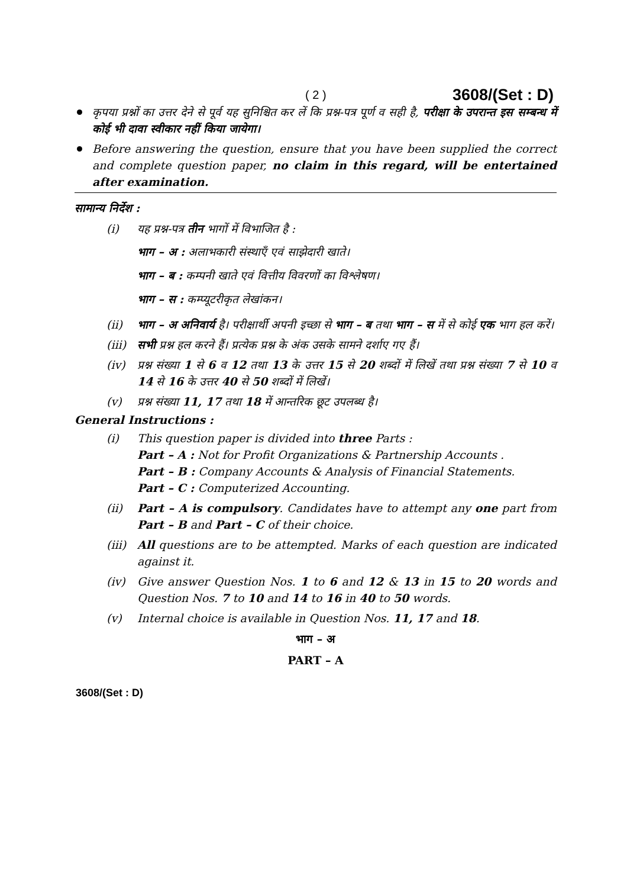( 2 ) 3608/(Set : D)
कृपया प्रश्नों का उत्तर देने से पूर्व यह सुनिश्चित कर लें कि प्रश्न-पत्र पूर्ण व सही है, परीक्षा के उपरान्त इस सम्बन्ध में कोई भी दावा स्वीकार नहीं किया जायेगा।
Before answering the question, ensure that you have been supplied the correct and complete question paper, no claim in this regard, will be entertained after examination.
सामान्य निर्देश :
(i) यह प्रश्न-पत्र तीन भागों में विभाजित है :
भाग – अ : अलाभकारी संस्थाएँ एवं साझेदारी खाते।
भाग – ब : कम्पनी खाते एवं वित्तीय विवरणों का विश्लेषण।
भाग – स : कम्प्यूटरीकृत लेखांकन।
(ii) भाग – अ अनिवार्य है। परीक्षार्थी अपनी इच्छा से भाग – ब तथा भाग – स में से कोई एक भाग हल करें।
(iii) सभी प्रश्न हल करने हैं। प्रत्येक प्रश्न के अंक उसके सामने दर्शाए गए हैं।
(iv) प्रश्न संख्या 1 से 6 व 12 तथा 13 के उत्तर 15 से 20 शब्दों में लिखें तथा प्रश्न संख्या 7 से 10 व 14 से 16 के उत्तर 40 से 50 शब्दों में लिखें।
(v) प्रश्न संख्या 11, 17 तथा 18 में आन्तरिक छूट उपलब्ध है।
General Instructions :
(i) This question paper is divided into three Parts :
Part – A : Not for Profit Organizations & Partnership Accounts .
Part – B : Company Accounts & Analysis of Financial Statements.
Part – C : Computerized Accounting.
(ii) Part – A is compulsory. Candidates have to attempt any one part from Part – B and Part – C of their choice.
(iii) All questions are to be attempted. Marks of each question are indicated against it.
(iv) Give answer Question Nos. 1 to 6 and 12 & 13 in 15 to 20 words and Question Nos. 7 to 10 and 14 to 16 in 40 to 50 words.
(v) Internal choice is available in Question Nos. 11, 17 and 18.
भाग – अ
PART – A
3608/(Set : D)